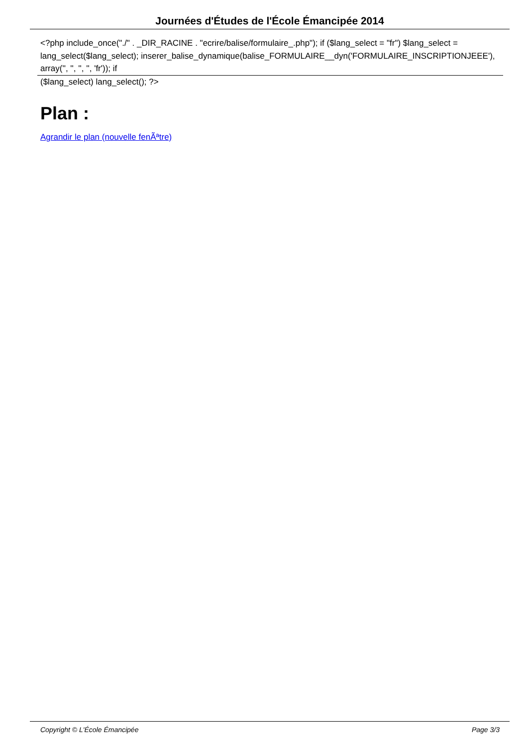Journées d'Études de l'École Émancipée 2014
<?php include_once("./" . _DIR_RACINE . "ecrire/balise/formulaire_.php"); if ($lang_select = "fr") $lang_select = lang_select($lang_select); inserer_balise_dynamique(balise_FORMULAIRE__dyn('FORMULAIRE_INSCRIPTIONJEEE'), array('', '', '', '', 'fr')); if
($lang_select) lang_select(); ?>
Plan :
Agrandir le plan (nouvelle fenÃªtre)
Copyright © L'École Émancipée Page 3/3